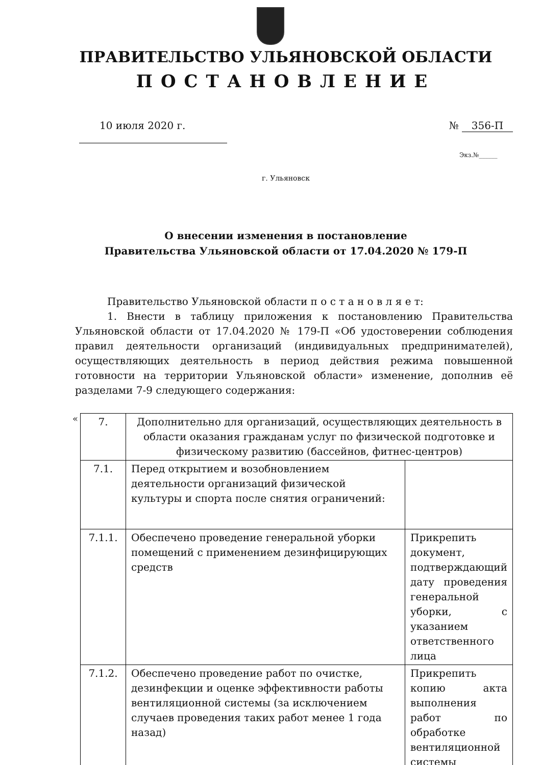ПРАВИТЕЛЬСТВО УЛЬЯНОВСКОЙ ОБЛАСТИ
ПОСТАНОВЛЕНИЕ
10 июля 2020 г. № 356-П
Экз.№______
г. Ульяновск
О внесении изменения в постановление
Правительства Ульяновской области от 17.04.2020 № 179-П
Правительство Ульяновской области п о с т а н о в л я е т:
1. Внести в таблицу приложения к постановлению Правительства Ульяновской области от 17.04.2020 № 179-П «Об удостоверении соблюдения правил деятельности организаций (индивидуальных предпринимателей), осуществляющих деятельность в период действия режима повышенной готовности на территории Ульяновской области» изменение, дополнив её разделами 7-9 следующего содержания:
«
| 7. | Дополнительно для организаций, осуществляющих деятельность в области оказания гражданам услуг по физической подготовке и физическому развитию (бассейнов, фитнес-центров) | |
| 7.1. | Перед открытием и возобновлением деятельности организаций физической культуры и спорта после снятия ограничений: | |
| 7.1.1. | Обеспечено проведение генеральной уборки помещений с применением дезинфицирующих средств | Прикрепить документ, подтверждающий дату проведения генеральной уборки, с указанием ответственного лица |
| 7.1.2. | Обеспечено проведение работ по очистке, дезинфекции и оценке эффективности работы вентиляционной системы (за исключением случаев проведения таких работ менее 1 года назад) | Прикрепить копию акта выполнения работ по обработке вентиляционной системы |